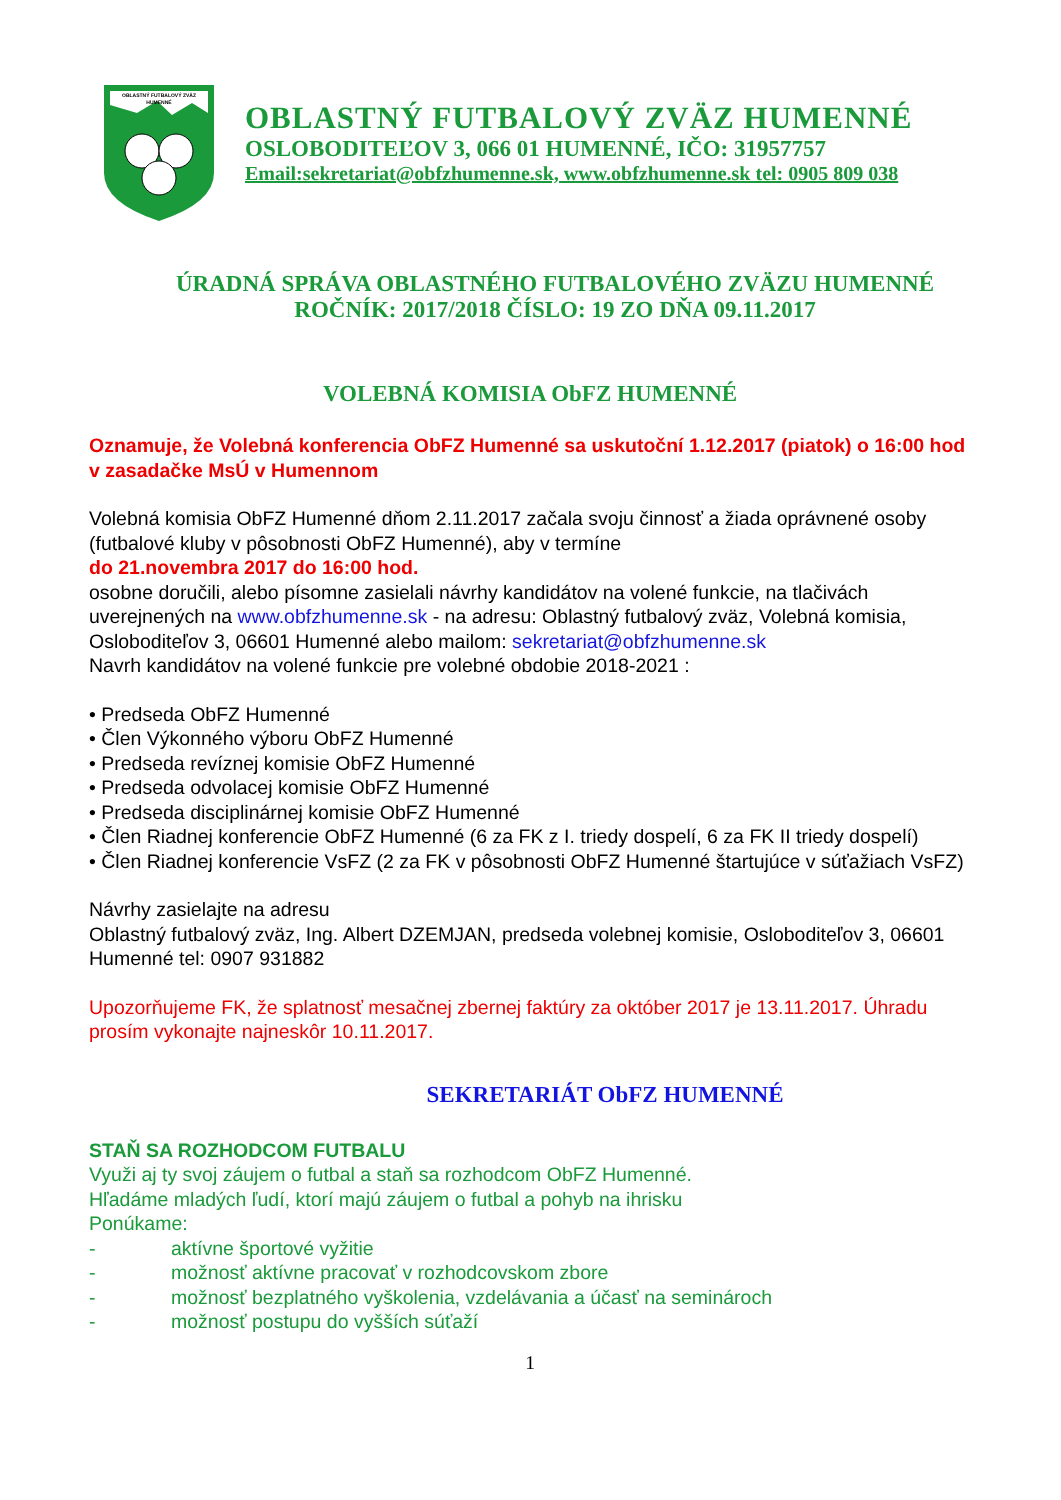OBLASTNÝ FUTBALOVÝ ZVÄZ
HUMENNÉ
OBLASTNÝ FUTBALOVÝ ZVÄZ HUMENNÉ
OSLOBODITEĽOV 3, 066 01 HUMENNÉ, IČO: 31957757
Email:sekretariat@obfzhumenne.sk, www.obfzhumenne.sk tel: 0905 809 038
ÚRADNÁ SPRÁVA OBLASTNÉHO FUTBALOVÉHO ZVÄZU HUMENNÉ
ROČNÍK: 2017/2018 ČÍSLO: 19 ZO DŇA 09.11.2017
VOLEBNÁ KOMISIA ObFZ HUMENNÉ
Oznamuje, že Volebná konferencia ObFZ Humenné sa uskutoční 1.12.2017 (piatok) o 16:00 hod v zasadačke MsÚ v Humennom
Volebná komisia ObFZ Humenné dňom 2.11.2017 začala svoju činnosť a žiada oprávnené osoby (futbalové kluby v pôsobnosti ObFZ Humenné), aby v termíne
do 21.novembra 2017 do 16:00 hod.
osobne doručili, alebo písomne zasielali návrhy kandidátov na volené funkcie, na tlačivách uverejnených na www.obfzhumenne.sk - na adresu: Oblastný futbalový zväz, Volebná komisia, Osloboditeľov 3, 06601 Humenné alebo mailom: sekretariat@obfzhumenne.sk
Navrh kandidátov na volené funkcie pre volebné obdobie 2018-2021 :
• Predseda ObFZ Humenné
• Člen Výkonného výboru ObFZ Humenné
• Predseda revíznej komisie ObFZ Humenné
• Predseda odvolacej komisie ObFZ Humenné
• Predseda disciplinárnej komisie ObFZ Humenné
• Člen Riadnej konferencie ObFZ Humenné (6 za FK z I. triedy dospelí, 6 za FK II triedy dospelí)
• Člen Riadnej konferencie VsFZ (2 za FK v pôsobnosti ObFZ Humenné štartujúce v súťažiach VsFZ)
Návrhy zasielajte na adresu
Oblastný futbalový zväz, Ing. Albert DZEMJAN, predseda volebnej komisie, Osloboditeľov 3, 06601 Humenné tel: 0907 931882
Upozorňujeme FK, že splatnosť mesačnej zbernej faktúry za október 2017 je 13.11.2017. Úhradu prosím vykonajte najneskôr 10.11.2017.
SEKRETARIÁT ObFZ HUMENNÉ
STAŇ SA ROZHODCOM FUTBALU
Využi aj ty svoj záujem o futbal a staň sa rozhodcom ObFZ Humenné.
Hľadáme mladých ľudí, ktorí majú záujem o futbal a pohyb na ihrisku
Ponúkame:
- aktívne športové vyžitie
- možnosť aktívne pracovať v rozhodcovskom zbore
- možnosť bezplatného vyškolenia, vzdelávania a účasť na seminároch
- možnosť postupu do vyšších súťaží
1